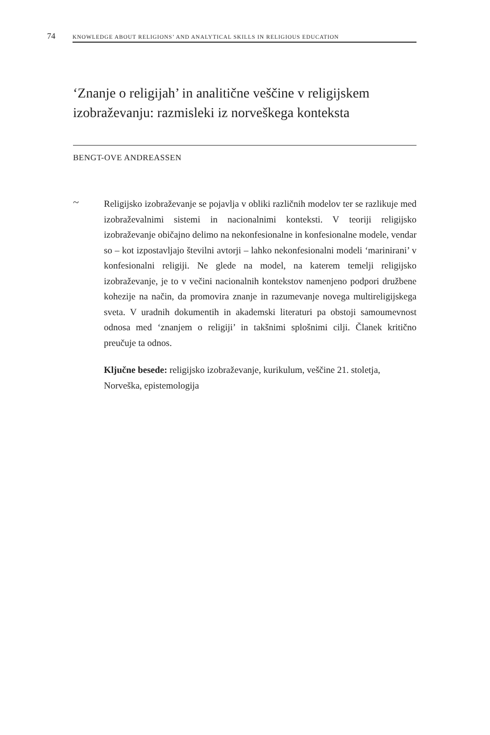74 KNOWLEDGE ABOUT RELIGIONS’ AND ANALYTICAL SKILLS IN RELIGIOUS EDUCATION
‘Znanje o religijah’ in analitične veščine v religijskem izobraževanju: razmisleki iz norveškega konteksta
BENGT-OVE ANDREASSEN
~
Religijsko izobraževanje se pojavlja v obliki različnih modelov ter se razlikuje med izobraževalnimi sistemi in nacionalnimi konteksti. V teoriji religijsko izobraževanje običajno delimo na nekonfesionalne in konfesionalne modele, vendar so – kot izpostavljajo številni avtorji – lahko nekonfesionalni modeli ‘marinirani’ v konfesionalni religiji. Ne glede na model, na katerem temelji religijsko izobraževanje, je to v večini nacionalnih kontekstov namenjeno podpori družbene kohezije na način, da promovira znanje in razumevanje novega multireligijskega sveta. V uradnih dokumentih in akademski literaturi pa obstoji samoumevnost odnosa med ‘znanjem o religiji’ in takšnimi splošnimi cilji. Članek kritično preučuje ta odnos.
Ključne besede: religijsko izobraževanje, kurikulum, veščine 21. stoletja, Norveška, epistemologija